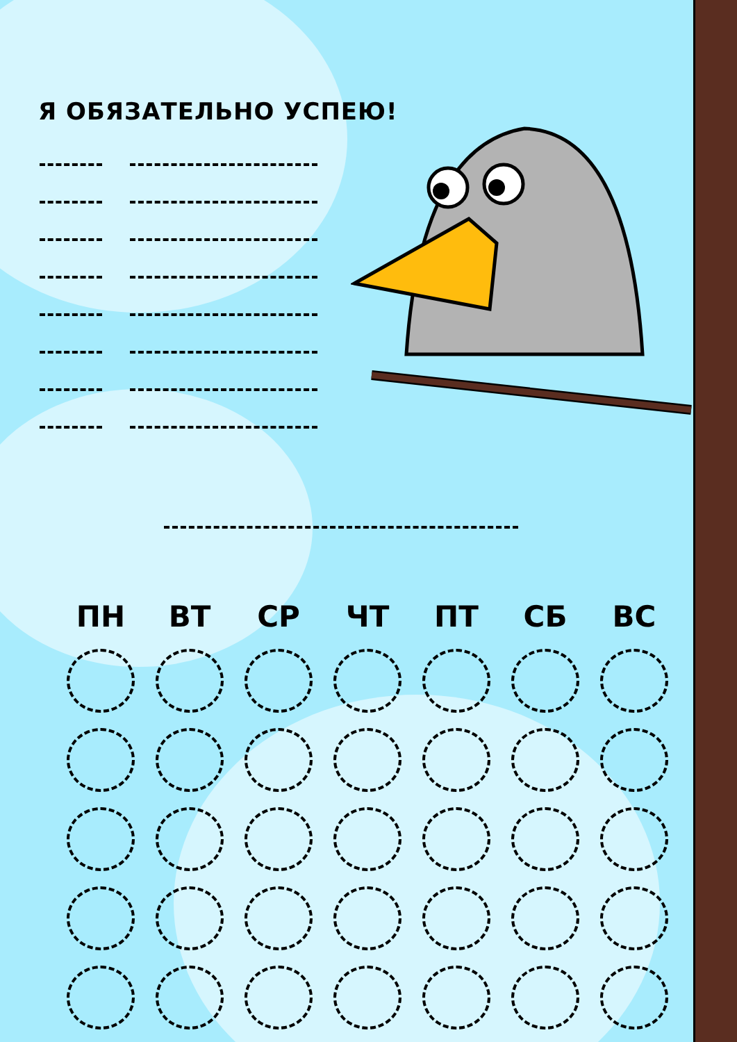Я ОБЯЗАТЕЛЬНО УСПЕЮ!
| ПН | ВТ | СР | ЧТ | ПТ | СБ | ВС |
| --- | --- | --- | --- | --- | --- | --- |